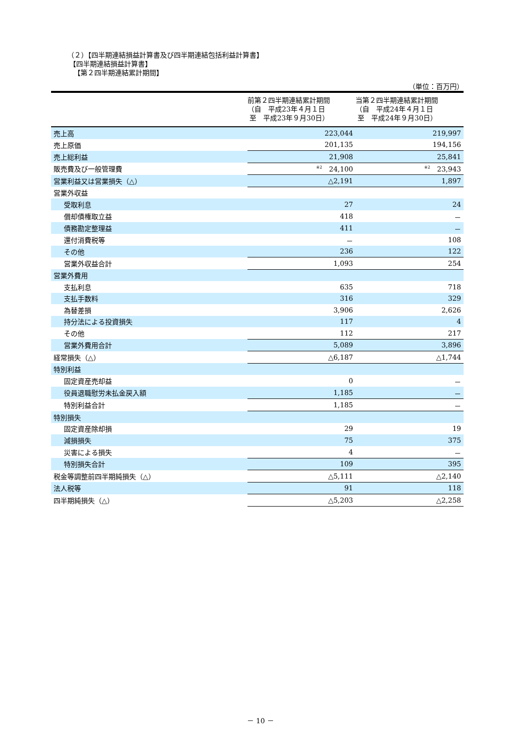（２）【四半期連結損益計算書及び四半期連結包括利益計算書】
【四半期連結損益計算書】
【第２四半期連結累計期間】
（単位：百万円）
| | 前第２四半期連結累計期間 （自 平成23年４月１日 至 平成23年９月30日） | 当第２四半期連結累計期間 （自 平成24年４月１日 至 平成24年９月30日） |
| --- | --- | --- |
| 売上高 | 223,044 | 219,997 |
| 売上原価 | 201,135 | 194,156 |
| 売上総利益 | 21,908 | 25,841 |
| 販売費及び一般管理費 | <sup>※2</sup> 24,100 | <sup>※2</sup> 23,943 |
| 営業利益又は営業損失（△） | △2,191 | 1,897 |
| 営業外収益 | | |
| 受取利息 | 27 | 24 |
| 償却債権取立益 | 418 | － |
| 債務勘定整理益 | 411 | － |
| 還付消費税等 | － | 108 |
| その他 | 236 | 122 |
| 営業外収益合計 | 1,093 | 254 |
| 営業外費用 | | |
| 支払利息 | 635 | 718 |
| 支払手数料 | 316 | 329 |
| 為替差損 | 3,906 | 2,626 |
| 持分法による投資損失 | 117 | 4 |
| その他 | 112 | 217 |
| 営業外費用合計 | 5,089 | 3,896 |
| 経常損失（△） | △6,187 | △1,744 |
| 特別利益 | | |
| 固定資産売却益 | 0 | － |
| 役員退職慰労未払金戻入額 | 1,185 | － |
| 特別利益合計 | 1,185 | － |
| 特別損失 | | |
| 固定資産除却損 | 29 | 19 |
| 減損損失 | 75 | 375 |
| 災害による損失 | 4 | － |
| 特別損失合計 | 109 | 395 |
| 税金等調整前四半期純損失（△） | △5,111 | △2,140 |
| 法人税等 | 91 | 118 |
| 四半期純損失（△） | △5,203 | △2,258 |
－ 10 －